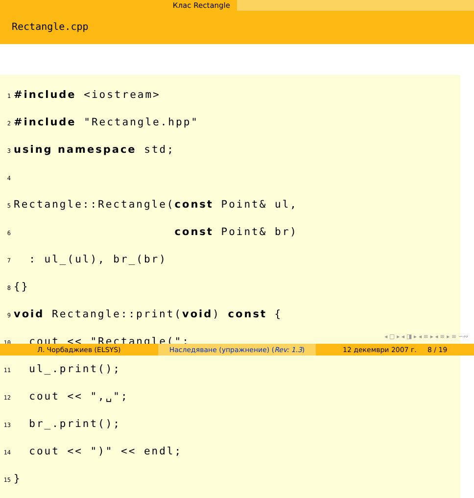Клас Rectangle
Rectangle.cpp
1 #include <iostream>
2 #include "Rectangle.hpp"
3 using namespace std;
4
5 Rectangle::Rectangle(const Point& ul,
6 const Point& br)
7 : ul_(ul), br_(br)
8 {}
9 void Rectangle::print(void) const {
10 cout << "Rectangle(";
11 ul_.print();
12 cout << ",␣";
13 br_.print();
14 cout << ")" << endl;
15 }
◂ □ ▸ ◂ ◨ ▸ ◂ ≡ ▸ ◂ ≡ ▸ ≡ ∽∾
Л. Чорбаджиев (ELSYS) Наследяване (упражнение) (Rev: 1.3)
12 декември 2007 г. 8 / 19